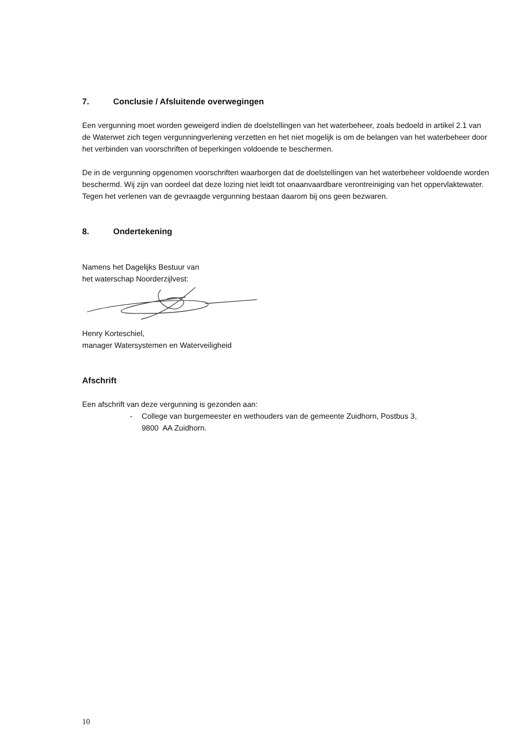7. Conclusie / Afsluitende overwegingen
Een vergunning moet worden geweigerd indien de doelstellingen van het waterbeheer, zoals bedoeld in artikel 2.1 van de Waterwet zich tegen vergunningverlening verzetten en het niet mogelijk is om de belangen van het waterbeheer door het verbinden van voorschriften of beperkingen voldoende te beschermen.
De in de vergunning opgenomen voorschriften waarborgen dat de doelstellingen van het waterbeheer voldoende worden beschermd. Wij zijn van oordeel dat deze lozing niet leidt tot onaanvaardbare verontreiniging van het oppervlaktewater. Tegen het verlenen van de gevraagde vergunning bestaan daarom bij ons geen bezwaren.
8. Ondertekening
Namens het Dagelijks Bestuur van
het waterschap Noorderzijlvest:
Henry Korteschiel,
manager Watersystemen en Waterveiligheid
Afschrift
Een afschrift van deze vergunning is gezonden aan:
- College van burgemeester en wethouders van de gemeente Zuidhorn, Postbus 3,
9800 AA Zuidhorn.
10